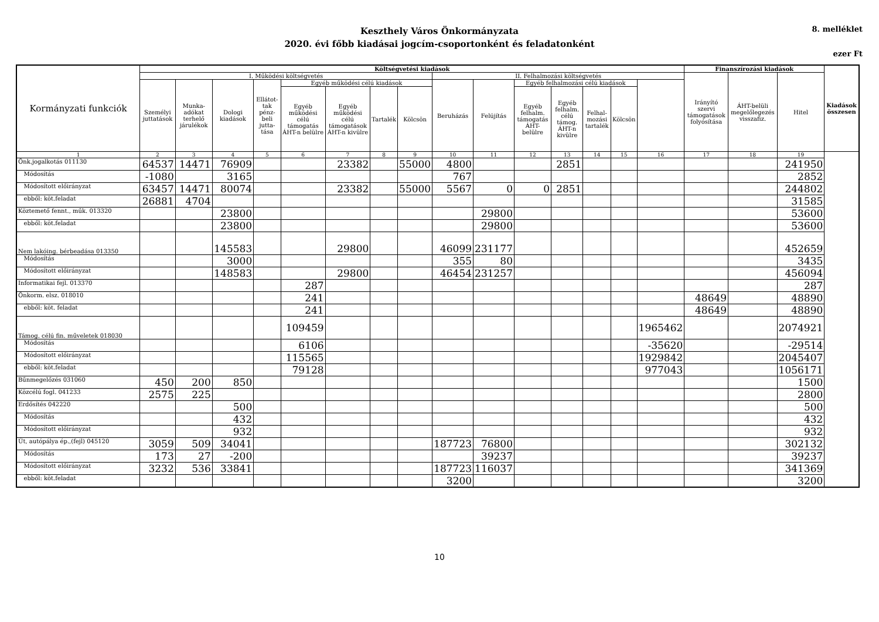Keszthely Város Önkormányzata
2020. évi főbb kiadásai jogcím-csoportonként és feladatonként
8. melléklet
ezer Ft
| Kormányzati funkciók | Költségvetési kiadások | | | | | | | | | | | | | | | Finanszírozási kiadások | | | Kiadások összesen |
| --- | --- | --- | --- | --- | --- | --- | --- | --- | --- | --- | --- | --- | --- | --- | --- | --- | --- | --- | --- |
| | I. Működési költségvetés | | | | | | | | II. Felhalmozási költségvetés | | | | | | | Irányító szervi támogatások folyósítása | ÁHT-belüli megelőlegezés visszafiz. | Hitel | |
| | Személyi juttatások | Munka-adókat terhelő járulékok | Dologi kiadások | Ellátot-tak pénz-beli jutta-tása | Egyéb működési célú kiadások | | | | Beruházás | Felújítás | Egyéb felhalmozási célú kiadások | | | | | | | | |
| | | | | | Egyéb működési célú támogatás ÁHT-n belülre | Egyéb működési célú támogatások ÁHT-n kivülre | Tartalék | Kölcsön | | | Egyéb felhalm. támogatás ÁHT-belülre | Egyéb felhalm. célú támog. ÁHT-n kivülre | Felhal-mozási tartalék | Kölcsön | | | | | |
| 1 | 2 | 3 | 4 | 5 | 6 | 7 | 8 | 9 | 10 | 11 | 12 | 13 | 14 | 15 | 16 | 17 | 18 | 19 | |
| Önk.jogalkotás 011130 | 64537 | 14471 | 76909 | | | 23382 | | 55000 | 4800 | | | 2851 | | | | | | 241950 | |
| Módosítás | -1080 | | 3165 | | | | | | 767 | | | | | | | | | 2852 | |
| Módosított előirányzat | 63457 | 14471 | 80074 | | | 23382 | | 55000 | 5567 | 0 | 0 | 2851 | | | | | | 244802 | |
| ebből: köt.feladat | 26881 | 4704 | | | | | | | | | | | | | | | | 31585 | |
| Köztemető fennt., műk. 013320 | | | 23800 | | | | | | | 29800 | | | | | | | | 53600 | |
| ebből: köt.feladat | | | 23800 | | | | | | | 29800 | | | | | | | | 53600 | |
| Nem lakóing. bérbeadása 013350 | | | 145583 | | | 29800 | | | 46099 | 231177 | | | | | | | | 452659 | |
| Módosítás | | | 3000 | | | | | | 355 | 80 | | | | | | | | 3435 | |
| Módosított előirányzat | | | 148583 | | | 29800 | | | 46454 | 231257 | | | | | | | | 456094 | |
| Informatikai fejl. 013370 | | | | | 287 | | | | | | | | | | | | | 287 | |
| Önkorm. elsz. 018010 | | | | | 241 | | | | | | | | | | | 48649 | | 48890 | |
| ebből: köt. feladat | | | | | 241 | | | | | | | | | | | 48649 | | 48890 | |
| Támog. célú fin. műveletek 018030 | | | | | 109459 | | | | | | | | | | 1965462 | | | 2074921 | |
| Módosítás | | | | | 6106 | | | | | | | | | | -35620 | | | -29514 | |
| Módosított előirányzat | | | | | 115565 | | | | | | | | | | 1929842 | | | 2045407 | |
| ebből: köt.feladat | | | | | 79128 | | | | | | | | | | 977043 | | | 1056171 | |
| Bűnmegelőzés 031060 | 450 | 200 | 850 | | | | | | | | | | | | | | | 1500 | |
| Közcélú fogl. 041233 | 2575 | 225 | | | | | | | | | | | | | | | | 2800 | |
| Erdősítés 042220 | | | 500 | | | | | | | | | | | | | | | 500 | |
| Módosítás | | | 432 | | | | | | | | | | | | | | | 432 | |
| Módosított előirányzat | | | 932 | | | | | | | | | | | | | | | 932 | |
| Út, autópálya ép.,(fejl) 045120 | 3059 | 509 | 34041 | | | | | | 187723 | 76800 | | | | | | | | 302132 | |
| Módosítás | 173 | 27 | -200 | | | | | | | 39237 | | | | | | | | 39237 | |
| Módosított előirányzat | 3232 | 536 | 33841 | | | | | | 187723 | 116037 | | | | | | | | 341369 | |
| ebből: köt.feladat | | | | | | | | | 3200 | | | | | | | | | 3200 | |
10